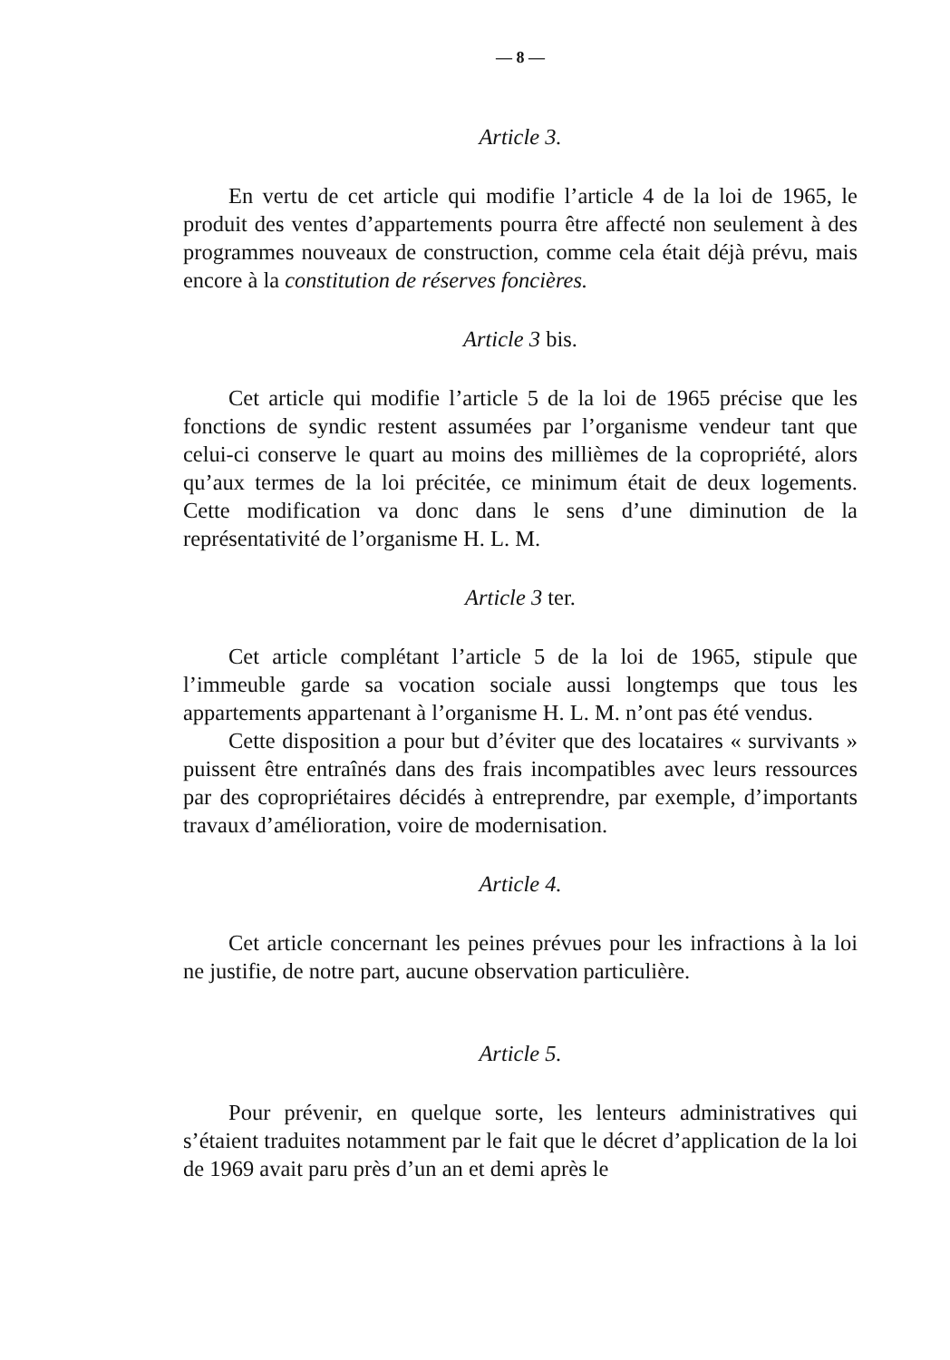— 8 —
Article 3.
En vertu de cet article qui modifie l’article 4 de la loi de 1965, le produit des ventes d’appartements pourra être affecté non seulement à des programmes nouveaux de construction, comme cela était déjà prévu, mais encore à la constitution de réserves foncières.
Article 3 bis.
Cet article qui modifie l’article 5 de la loi de 1965 précise que les fonctions de syndic restent assumées par l’organisme vendeur tant que celui-ci conserve le quart au moins des millièmes de la copropriété, alors qu’aux termes de la loi précitée, ce minimum était de deux logements. Cette modification va donc dans le sens d’une diminution de la représentativité de l’organisme H. L. M.
Article 3 ter.
Cet article complétant l’article 5 de la loi de 1965, stipule que l’immeuble garde sa vocation sociale aussi longtemps que tous les appartements appartenant à l’organisme H. L. M. n’ont pas été vendus.
Cette disposition a pour but d’éviter que des locataires « survivants » puissent être entraînés dans des frais incompatibles avec leurs ressources par des copropriétaires décidés à entreprendre, par exemple, d’importants travaux d’amélioration, voire de modernisation.
Article 4.
Cet article concernant les peines prévues pour les infractions à la loi ne justifie, de notre part, aucune observation particulière.
Article 5.
Pour prévenir, en quelque sorte, les lenteurs administratives qui s’étaient traduites notamment par le fait que le décret d’application de la loi de 1969 avait paru près d’un an et demi après le